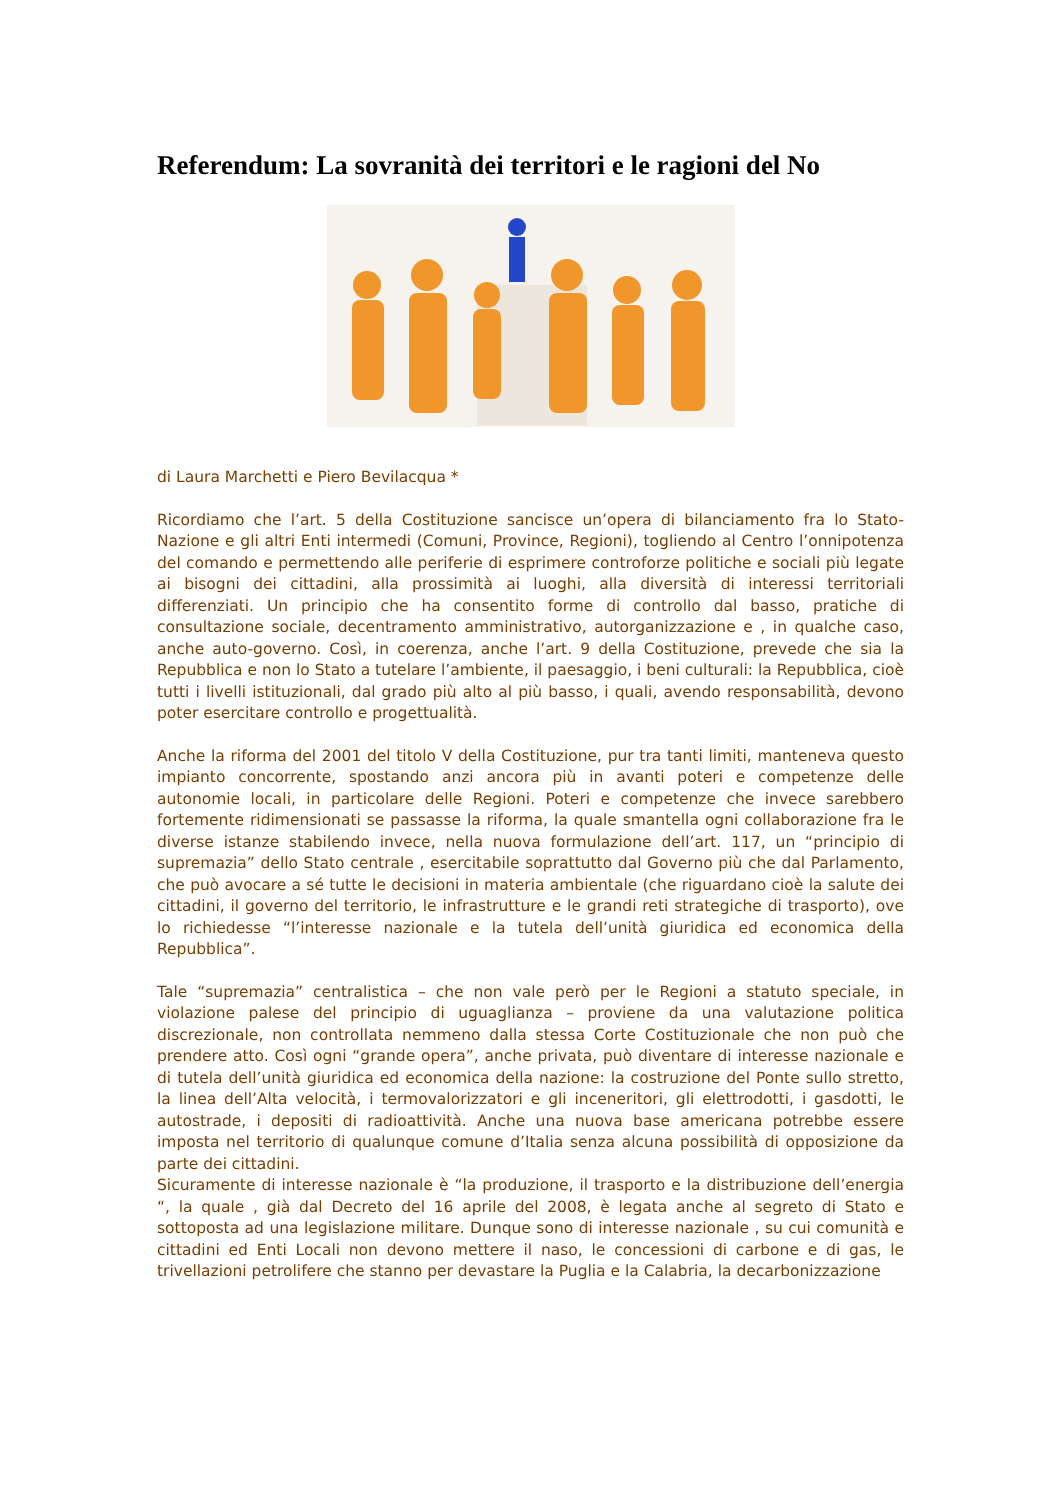Referendum: La sovranità dei territori e le ragioni del No
di Laura Marchetti e Piero Bevilacqua *
Ricordiamo che l’art. 5 della Costituzione sancisce un’opera di bilanciamento fra lo Stato-Nazione e gli altri Enti intermedi (Comuni, Province, Regioni), togliendo al Centro l’onnipotenza del comando e permettendo alle periferie di esprimere controforze politiche e sociali più legate ai bisogni dei cittadini, alla prossimità ai luoghi, alla diversità di interessi territoriali differenziati. Un principio che ha consentito forme di controllo dal basso, pratiche di consultazione sociale, decentramento amministrativo, autorganizzazione e , in qualche caso, anche auto-governo. Così, in coerenza, anche l’art. 9 della Costituzione, prevede che sia la Repubblica e non lo Stato a tutelare l’ambiente, il paesaggio, i beni culturali: la Repubblica, cioè tutti i livelli istituzionali, dal grado più alto al più basso, i quali, avendo responsabilità, devono poter esercitare controllo e progettualità.
Anche la riforma del 2001 del titolo V della Costituzione, pur tra tanti limiti, manteneva questo impianto concorrente, spostando anzi ancora più in avanti poteri e competenze delle autonomie locali, in particolare delle Regioni. Poteri e competenze che invece sarebbero fortemente ridimensionati se passasse la riforma, la quale smantella ogni collaborazione fra le diverse istanze stabilendo invece, nella nuova formulazione dell’art. 117, un “principio di supremazia” dello Stato centrale , esercitabile soprattutto dal Governo più che dal Parlamento, che può avocare a sé tutte le decisioni in materia ambientale (che riguardano cioè la salute dei cittadini, il governo del territorio, le infrastrutture e le grandi reti strategiche di trasporto), ove lo richiedesse “l’interesse nazionale e la tutela dell’unità giuridica ed economica della Repubblica”.
Tale “supremazia” centralistica – che non vale però per le Regioni a statuto speciale, in violazione palese del principio di uguaglianza – proviene da una valutazione politica discrezionale, non controllata nemmeno dalla stessa Corte Costituzionale che non può che prendere atto. Così ogni “grande opera”, anche privata, può diventare di interesse nazionale e di tutela dell’unità giuridica ed economica della nazione: la costruzione del Ponte sullo stretto, la linea dell’Alta velocità, i termovalorizzatori e gli inceneritori, gli elettrodotti, i gasdotti, le autostrade, i depositi di radioattività. Anche una nuova base americana potrebbe essere imposta nel territorio di qualunque comune d’Italia senza alcuna possibilità di opposizione da parte dei cittadini.
Sicuramente di interesse nazionale è “la produzione, il trasporto e la distribuzione dell’energia “, la quale , già dal Decreto del 16 aprile del 2008, è legata anche al segreto di Stato e sottoposta ad una legislazione militare. Dunque sono di interesse nazionale , su cui comunità e cittadini ed Enti Locali non devono mettere il naso, le concessioni di carbone e di gas, le trivellazioni petrolifere che stanno per devastare la Puglia e la Calabria, la decarbonizzazione